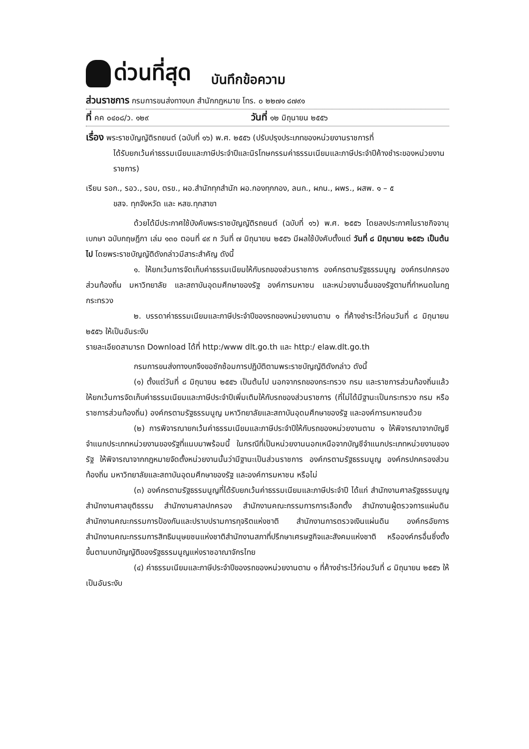ด่วนที่สุด บันทึกข้อความ
ส่วนราชการ กรมการขนส่งทางบก สำนักกฎหมาย โทร. ๐ ๒๒๗๑ ๘๗๙๑
ที่ คค ๐๔๐๘/ว. ๑๒๙ วันที่ ๑๒ มิถุนายน ๒๕๕๖
เรื่อง พระราชบัญญัติรถยนต์ (ฉบับที่ ๑๖) พ.ศ. ๒๕๕๖ (ปรับปรุงประเภทของหน่วยงานราชการที่
ได้รับยกเว้นค่าธรรมเนียมและภาษีประจำปีและนิรโทษกรรมค่าธรรมเนียมและภาษีประจำปีค้างชำระของหน่วยงานราชการ)
เรียน รอก., รอว., รอบ, ตรข., ผอ.สำนักทุกสำนัก ผอ.กองทุกกอง, ลนก., ผภน., ผพร., ผสพ. ๑ – ๕
ขสจ. ทุกจังหวัด และ หสข.ทุกสาขา
ด้วยได้มีประกาศใช้บังคับพระราชบัญญัติรถยนต์ (ฉบับที่ ๑๖) พ.ศ. ๒๕๕๖ โดยลงประกาศในราชกิจจานุเบกษา ฉบับกฤษฎีกา เล่ม ๑๓๐ ตอนที่ ๔๙ ก วันที่ ๗ มิถุนายน ๒๕๕๖ มีผลใช้บังคับตั้งแต่ วันที่ ๘ มิถุนายน ๒๕๕๖ เป็นต้นไป โดยพระราชบัญญัติดังกล่าวมีสาระสำคัญ ดังนี้
๑. ให้ยกเว้นการจัดเก็บค่าธรรมเนียมให้กับรถของส่วนราชการ องค์กรตามรัฐธรรมนูญ องค์กรปกครองส่วนท้องถิ่น มหาวิทยาลัย และสถาบันอุดมศึกษาของรัฐ องค์การมหาชน และหน่วยงานอื่นของรัฐตามที่กำหนดในกฎกระทรวง
๒. บรรดาค่าธรรมเนียมและภาษีประจำปีของรถของหน่วยงานตาม ๑ ที่ค้างชำระไว้ก่อนวันที่ ๘ มิถุนายน ๒๕๕๖ ให้เป็นอันระงับ
รายละเอียดสามารถ Download ได้ที่ http:/www dlt.go.th และ http:/ elaw.dlt.go.th
กรมการขนส่งทางบกจึงขอซักซ้อมการปฏิบัติตามพระราชบัญญัติดังกล่าว ดังนี้
(๑) ตั้งแต่วันที่ ๘ มิถุนายน ๒๕๕๖ เป็นต้นไป นอกจากรถของกระทรวง กรม และราชการส่วนท้องถิ่นแล้ว ให้ยกเว้นการจัดเก็บค่าธรรมเนียมและภาษีประจำปีเพิ่มเติมให้กับรถของส่วนราชการ (ที่ไม่ได้มีฐานะเป็นกระทรวง กรม หรือราชการส่วนท้องถิ่น) องค์กรตามรัฐธรรมนูญ มหาวิทยาลัยและสถาบันอุดมศึกษาของรัฐ และองค์การมหาชนด้วย
(๒) การพิจารณายกเว้นค่าธรรมเนียมและภาษีประจำปีให้กับรถของหน่วยงานตาม ๑ ให้พิจารณาจากบัญชีจำแนกประเภทหน่วยงานของรัฐที่แนบมาพร้อมนี้ ในกรณีที่เป็นหน่วยงานนอกเหนือจากบัญชีจำแนกประเภทหน่วยงานของรัฐ ให้พิจารณาจากกฎหมายจัดตั้งหน่วยงานนั้นว่ามีฐานะเป็นส่วนราชการ องค์กรตามรัฐธรรมนูญ องค์กรปกครองส่วนท้องถิ่น มหาวิทยาลัยและสถาบันอุดมศึกษาของรัฐ และองค์การมหาชน หรือไม่
(๓) องค์กรตามรัฐธรรมนูญที่ได้รับยกเว้นค่าธรรมเนียมและภาษีประจำปี ได้แก่ สำนักงานศาลรัฐธรรมนูญ สำนักงานศาลยุติธรรม สำนักงานศาลปกครอง สำนักงานคณะกรรมการการเลือกตั้ง สำนักงานผู้ตรวจการแผ่นดิน สำนักงานคณะกรรมการป้องกันและปราบปรามการทุจริตแห่งชาติ สำนักงานการตรวจเงินแผ่นดิน องค์กรอัยการ สำนักงานคณะกรรมการสิทธิมนุษยชนแห่งชาติสำนักงานสภาที่ปรึกษาเศรษฐกิจและสังคมแห่งชาติ หรือองค์กรอื่นซึ่งตั้งขึ้นตามบทบัญญัติของรัฐธรรมนูญแห่งราชอาณาจักรไทย
(๔) ค่าธรรมเนียมและภาษีประจำปีของรถของหน่วยงานตาม ๑ ที่ค้างชำระไว้ก่อนวันที่ ๘ มิถุนายน ๒๕๕๖ ให้เป็นอันระงับ